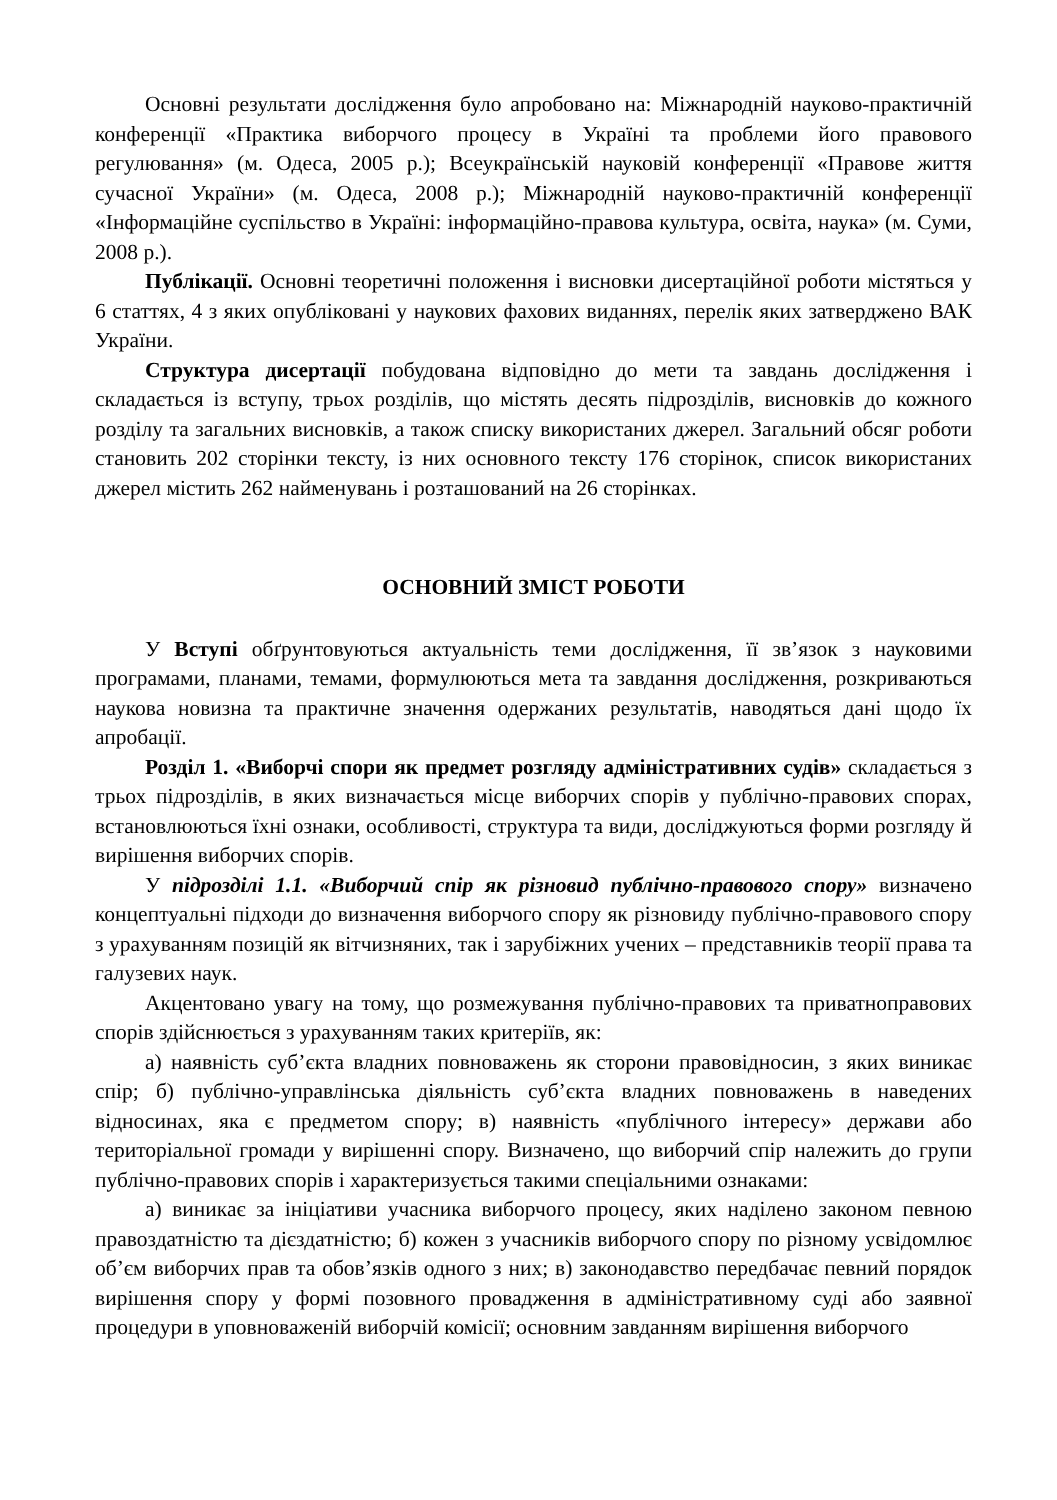Основні результати дослідження було апробовано на: Міжнародній науково-практичній конференції «Практика виборчого процесу в Україні та проблеми його правового регулювання» (м. Одеса, 2005 р.); Всеукраїнській науковій конференції «Правове життя сучасної України» (м. Одеса, 2008 р.); Міжнародній науково-практичній конференції «Інформаційне суспільство в Україні: інформаційно-правова культура, освіта, наука» (м. Суми, 2008 р.).
Публікації. Основні теоретичні положення і висновки дисертаційної роботи містяться у 6 статтях, 4 з яких опубліковані у наукових фахових виданнях, перелік яких затверджено ВАК України.
Структура дисертації побудована відповідно до мети та завдань дослідження і складається із вступу, трьох розділів, що містять десять підрозділів, висновків до кожного розділу та загальних висновків, а також списку використаних джерел. Загальний обсяг роботи становить 202 сторінки тексту, із них основного тексту 176 сторінок, список використаних джерел містить 262 найменувань і розташований на 26 сторінках.
ОСНОВНИЙ ЗМІСТ РОБОТИ
У Вступі обґрунтовуються актуальність теми дослідження, її зв’язок з науковими програмами, планами, темами, формулюються мета та завдання дослідження, розкриваються наукова новизна та практичне значення одержаних результатів, наводяться дані щодо їх апробації.
Розділ 1. «Виборчі спори як предмет розгляду адміністративних судів» складається з трьох підрозділів, в яких визначається місце виборчих спорів у публічно-правових спорах, встановлюються їхні ознаки, особливості, структура та види, досліджуються форми розгляду й вирішення виборчих спорів.
У підрозділі 1.1. «Виборчий спір як різновид публічно-правового спору» визначено концептуальні підходи до визначення виборчого спору як різновиду публічно-правового спору з урахуванням позицій як вітчизняних, так і зарубіжних учених – представників теорії права та галузевих наук.
Акцентовано увагу на тому, що розмежування публічно-правових та приватноправових спорів здійснюється з урахуванням таких критеріїв, як:
а) наявність суб’єкта владних повноважень як сторони правовідносин, з яких виникає спір; б) публічно-управлінська діяльність суб’єкта владних повноважень в наведених відносинах, яка є предметом спору; в) наявність «публічного інтересу» держави або територіальної громади у вирішенні спору. Визначено, що виборчий спір належить до групи публічно-правових спорів і характеризується такими спеціальними ознаками:
а) виникає за ініціативи учасника виборчого процесу, яких наділено законом певною правоздатністю та дієздатністю; б) кожен з учасників виборчого спору по різному усвідомлює об’єм виборчих прав та обов’язків одного з них; в) законодавство передбачає певний порядок вирішення спору у формі позовного провадження в адміністративному суді або заявної процедури в уповноваженій виборчій комісії; основним завданням вирішення виборчого